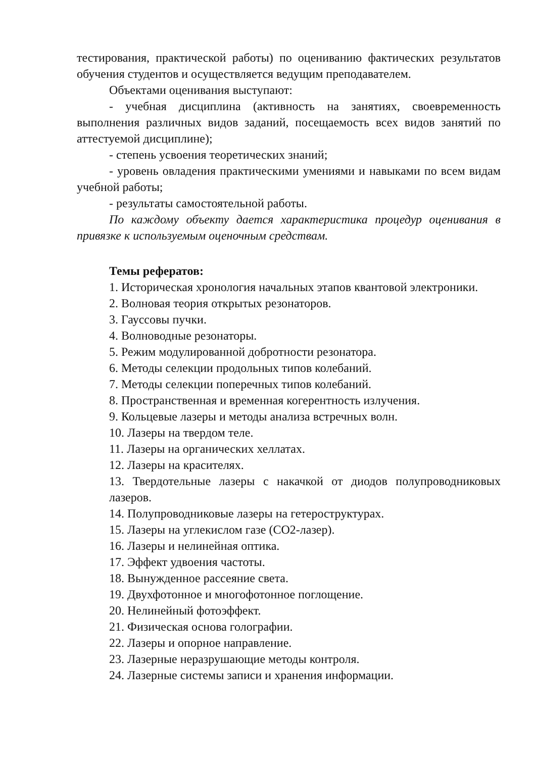тестирования, практической работы) по оцениванию фактических результатов обучения студентов и осуществляется ведущим преподавателем.
Объектами оценивания выступают:
- учебная дисциплина (активность на занятиях, своевременность выполнения различных видов заданий, посещаемость всех видов занятий по аттестуемой дисциплине);
- степень усвоения теоретических знаний;
- уровень овладения практическими умениями и навыками по всем видам учебной работы;
- результаты самостоятельной работы.
По каждому объекту дается характеристика процедур оценивания в привязке к используемым оценочным средствам.
Темы рефератов:
1. Историческая хронология начальных этапов квантовой электроники.
2. Волновая теория открытых резонаторов.
3. Гауссовы пучки.
4. Волноводные резонаторы.
5. Режим модулированной добротности резонатора.
6. Методы селекции продольных типов колебаний.
7. Методы селекции поперечных типов колебаний.
8. Пространственная и временная когерентность излучения.
9. Кольцевые лазеры и методы анализа встречных волн.
10. Лазеры на твердом теле.
11. Лазеры на органических хеллатах.
12. Лазеры на красителях.
13. Твердотельные лазеры с накачкой от диодов полупроводниковых лазеров.
14. Полупроводниковые лазеры на гетероструктурах.
15. Лазеры на углекислом газе (СО2-лазер).
16. Лазеры и нелинейная оптика.
17. Эффект удвоения частоты.
18. Вынужденное рассеяние света.
19. Двухфотонное и многофотонное поглощение.
20. Нелинейный фотоэффект.
21. Физическая основа голографии.
22. Лазеры и опорное направление.
23. Лазерные неразрушающие методы контроля.
24. Лазерные системы записи и хранения информации.